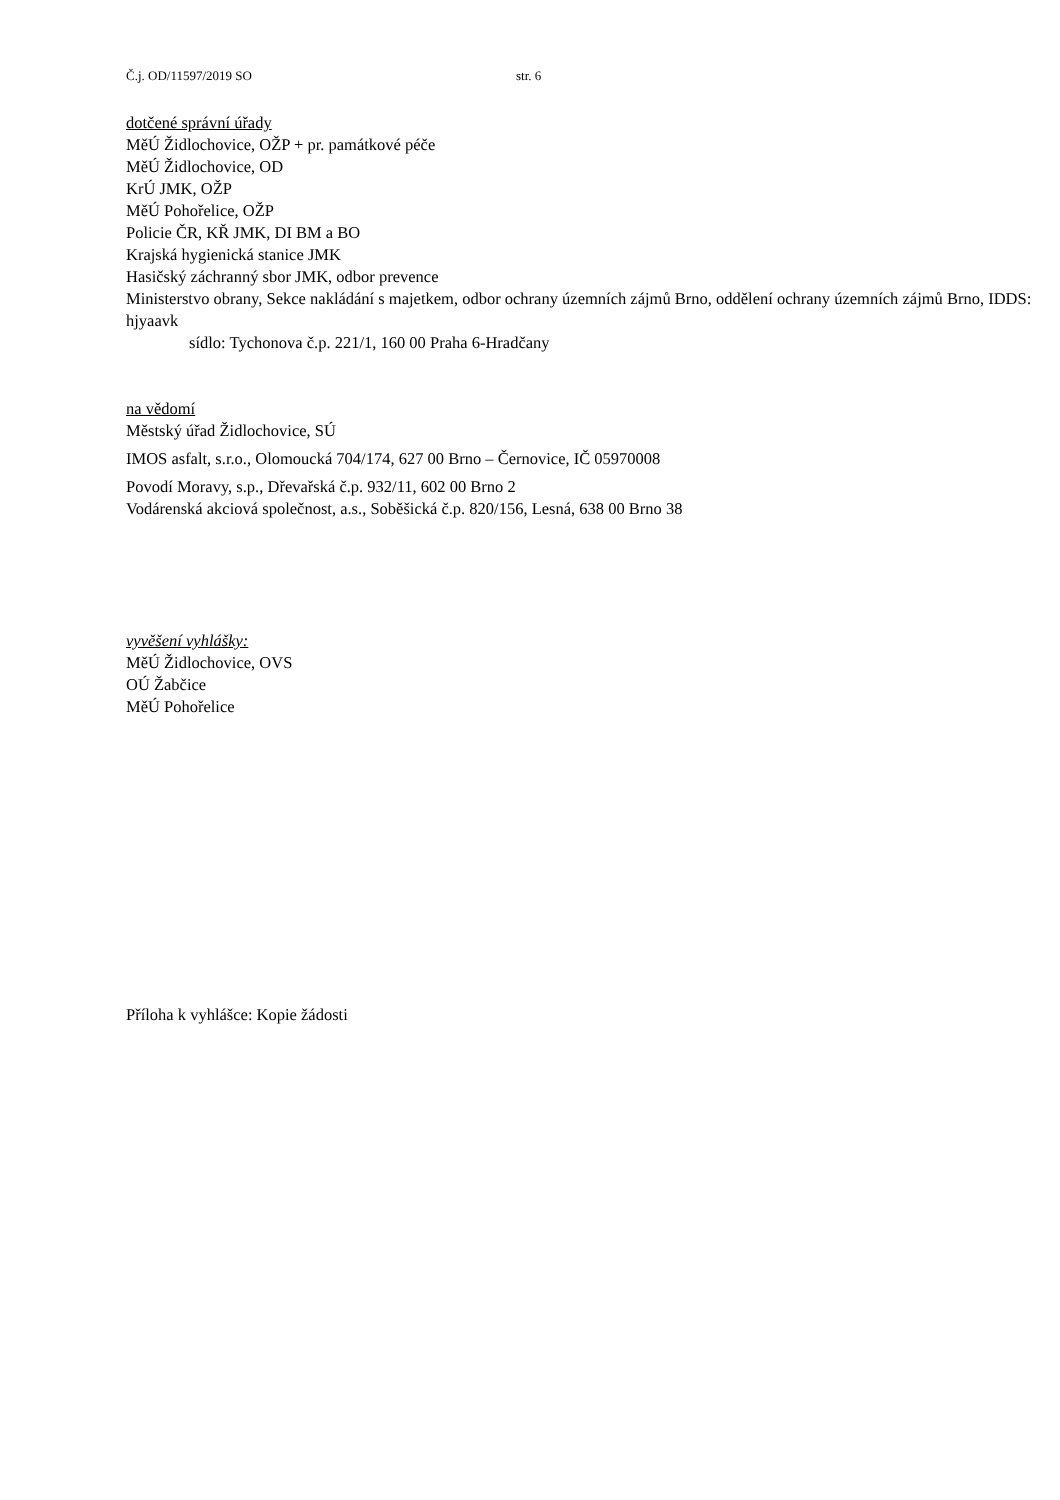Č.j. OD/11597/2019 SO str. 6
dotčené správní úřady
MěÚ Židlochovice, OŽP + pr. památkové péče
MěÚ Židlochovice, OD
KrÚ JMK, OŽP
MěÚ Pohořelice, OŽP
Policie ČR, KŘ JMK, DI BM a BO
Krajská hygienická stanice JMK
Hasičský záchranný sbor JMK, odbor prevence
Ministerstvo obrany, Sekce nakládání s majetkem, odbor ochrany územních zájmů Brno, oddělení ochrany územních zájmů Brno, IDDS: hjyaavk
sídlo: Tychonova č.p. 221/1, 160 00 Praha 6-Hradčany
na vědomí
Městský úřad Židlochovice, SÚ
IMOS asfalt, s.r.o., Olomoucká 704/174, 627 00 Brno – Černovice, IČ 05970008
Povodí Moravy, s.p., Dřevařská č.p. 932/11, 602 00 Brno 2
Vodárenská akciová společnost, a.s., Soběšická č.p. 820/156, Lesná, 638 00 Brno 38
vyvěšení vyhlášky:
MěÚ Židlochovice, OVS
OÚ Žabčice
MěÚ Pohořelice
Příloha k vyhlášce: Kopie žádosti